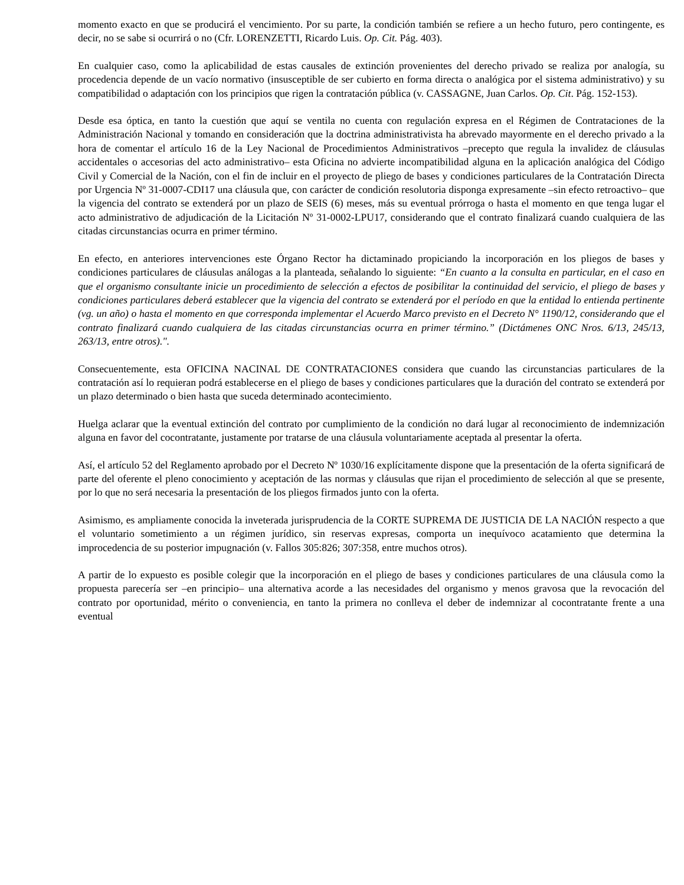momento exacto en que se producirá el vencimiento. Por su parte, la condición también se refiere a un hecho futuro, pero contingente, es decir, no se sabe si ocurrirá o no (Cfr. LORENZETTI, Ricardo Luis. Op. Cit. Pág. 403).
En cualquier caso, como la aplicabilidad de estas causales de extinción provenientes del derecho privado se realiza por analogía, su procedencia depende de un vacío normativo (insusceptible de ser cubierto en forma directa o analógica por el sistema administrativo) y su compatibilidad o adaptación con los principios que rigen la contratación pública (v. CASSAGNE, Juan Carlos. Op. Cit. Pág. 152-153).
Desde esa óptica, en tanto la cuestión que aquí se ventila no cuenta con regulación expresa en el Régimen de Contrataciones de la Administración Nacional y tomando en consideración que la doctrina administrativista ha abrevado mayormente en el derecho privado a la hora de comentar el artículo 16 de la Ley Nacional de Procedimientos Administrativos –precepto que regula la invalidez de cláusulas accidentales o accesorias del acto administrativo– esta Oficina no advierte incompatibilidad alguna en la aplicación analógica del Código Civil y Comercial de la Nación, con el fin de incluir en el proyecto de pliego de bases y condiciones particulares de la Contratación Directa por Urgencia Nº 31-0007-CDI17 una cláusula que, con carácter de condición resolutoria disponga expresamente –sin efecto retroactivo– que la vigencia del contrato se extenderá por un plazo de SEIS (6) meses, más su eventual prórroga o hasta el momento en que tenga lugar el acto administrativo de adjudicación de la Licitación Nº 31-0002-LPU17, considerando que el contrato finalizará cuando cualquiera de las citadas circunstancias ocurra en primer término.
En efecto, en anteriores intervenciones este Órgano Rector ha dictaminado propiciando la incorporación en los pliegos de bases y condiciones particulares de cláusulas análogas a la planteada, señalando lo siguiente: “En cuanto a la consulta en particular, en el caso en que el organismo consultante inicie un procedimiento de selección a efectos de posibilitar la continuidad del servicio, el pliego de bases y condiciones particulares deberá establecer que la vigencia del contrato se extenderá por el período en que la entidad lo entienda pertinente (vg. un año) o hasta el momento en que corresponda implementar el Acuerdo Marco previsto en el Decreto N° 1190/12, considerando que el contrato finalizará cuando cualquiera de las citadas circunstancias ocurra en primer término.” (Dictámenes ONC Nros. 6/13, 245/13, 263/13, entre otros).".
Consecuentemente, esta OFICINA NACINAL DE CONTRATACIONES considera que cuando las circunstancias particulares de la contratación así lo requieran podrá establecerse en el pliego de bases y condiciones particulares que la duración del contrato se extenderá por un plazo determinado o bien hasta que suceda determinado acontecimiento.
Huelga aclarar que la eventual extinción del contrato por cumplimiento de la condición no dará lugar al reconocimiento de indemnización alguna en favor del cocontratante, justamente por tratarse de una cláusula voluntariamente aceptada al presentar la oferta.
Así, el artículo 52 del Reglamento aprobado por el Decreto Nº 1030/16 explícitamente dispone que la presentación de la oferta significará de parte del oferente el pleno conocimiento y aceptación de las normas y cláusulas que rijan el procedimiento de selección al que se presente, por lo que no será necesaria la presentación de los pliegos firmados junto con la oferta.
Asimismo, es ampliamente conocida la inveterada jurisprudencia de la CORTE SUPREMA DE JUSTICIA DE LA NACIÓN respecto a que el voluntario sometimiento a un régimen jurídico, sin reservas expresas, comporta un inequívoco acatamiento que determina la improcedencia de su posterior impugnación (v. Fallos 305:826; 307:358, entre muchos otros).
A partir de lo expuesto es posible colegir que la incorporación en el pliego de bases y condiciones particulares de una cláusula como la propuesta parecería ser –en principio– una alternativa acorde a las necesidades del organismo y menos gravosa que la revocación del contrato por oportunidad, mérito o conveniencia, en tanto la primera no conlleva el deber de indemnizar al cocontratante frente a una eventual